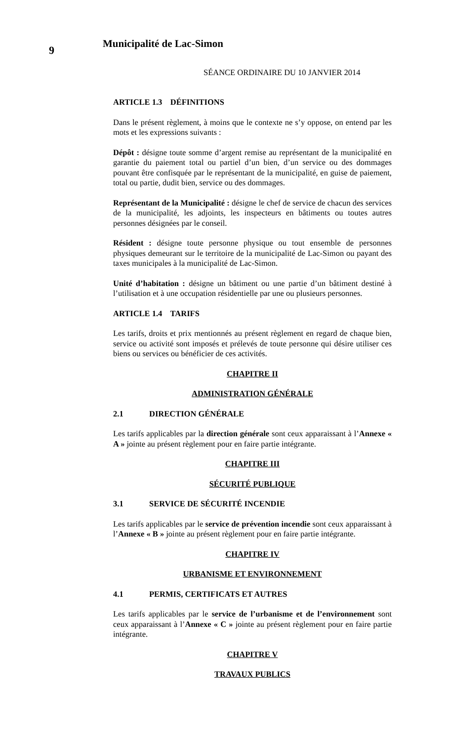9
Municipalité de Lac-Simon
SÉANCE ORDINAIRE DU 10 JANVIER 2014
ARTICLE 1.3 DÉFINITIONS
Dans le présent règlement, à moins que le contexte ne s’y oppose, on entend par les mots et les expressions suivants :
Dépôt : désigne toute somme d’argent remise au représentant de la municipalité en garantie du paiement total ou partiel d’un bien, d’un service ou des dommages pouvant être confisquée par le représentant de la municipalité, en guise de paiement, total ou partie, dudit bien, service ou des dommages.
Représentant de la Municipalité : désigne le chef de service de chacun des services de la municipalité, les adjoints, les inspecteurs en bâtiments ou toutes autres personnes désignées par le conseil.
Résident : désigne toute personne physique ou tout ensemble de personnes physiques demeurant sur le territoire de la municipalité de Lac-Simon ou payant des taxes municipales à la municipalité de Lac-Simon.
Unité d’habitation : désigne un bâtiment ou une partie d’un bâtiment destiné à l’utilisation et à une occupation résidentielle par une ou plusieurs personnes.
ARTICLE 1.4 TARIFS
Les tarifs, droits et prix mentionnés au présent règlement en regard de chaque bien, service ou activité sont imposés et prélevés de toute personne qui désire utiliser ces biens ou services ou bénéficier de ces activités.
CHAPITRE II
ADMINISTRATION GÉNÉRALE
2.1 DIRECTION GÉNÉRALE
Les tarifs applicables par la direction générale sont ceux apparaissant à l’Annexe « A » jointe au présent règlement pour en faire partie intégrante.
CHAPITRE III
SÉCURITÉ PUBLIQUE
3.1 SERVICE DE SÉCURITÉ INCENDIE
Les tarifs applicables par le service de prévention incendie sont ceux apparaissant à l’Annexe « B » jointe au présent règlement pour en faire partie intégrante.
CHAPITRE IV
URBANISME ET ENVIRONNEMENT
4.1 PERMIS, CERTIFICATS ET AUTRES
Les tarifs applicables par le service de l’urbanisme et de l’environnement sont ceux apparaissant à l’Annexe « C » jointe au présent règlement pour en faire partie intégrante.
CHAPITRE V
TRAVAUX PUBLICS